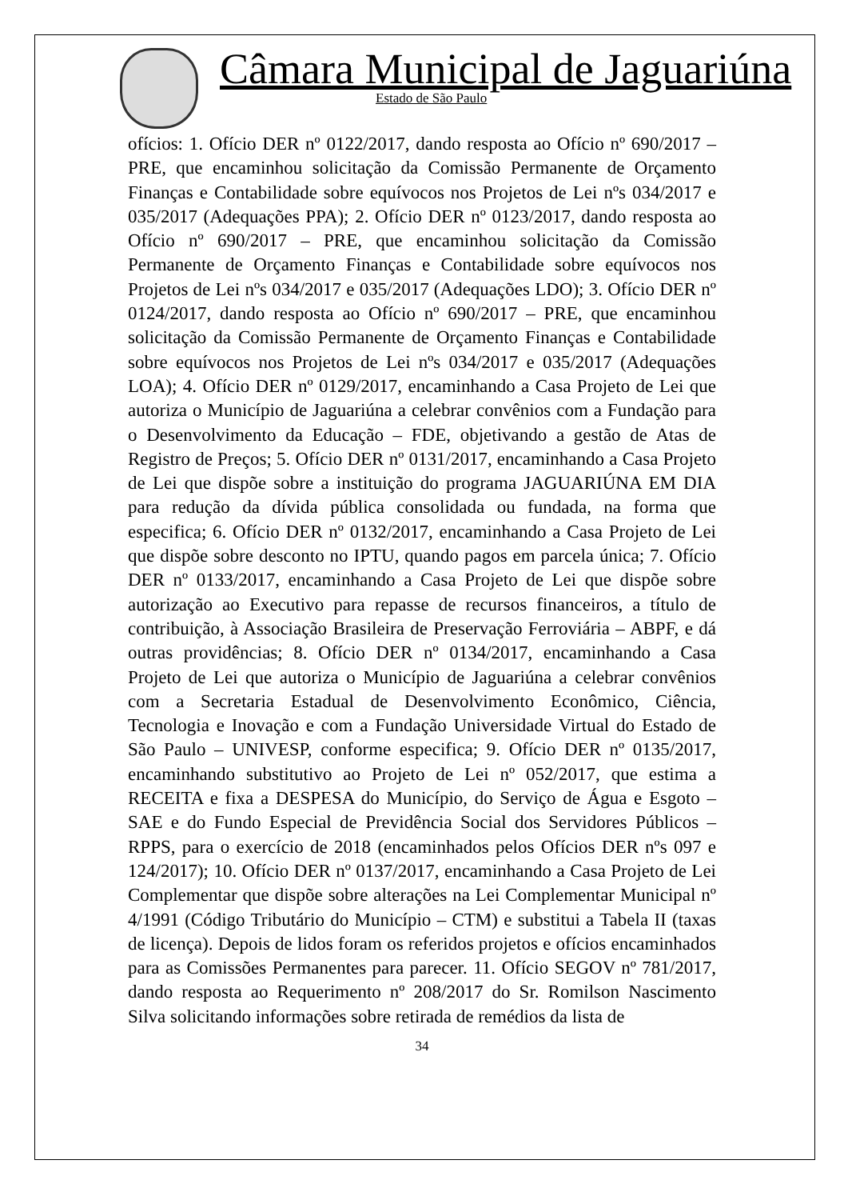Câmara Municipal de Jaguariúna
Estado de São Paulo
ofícios: 1. Ofício DER nº 0122/2017, dando resposta ao Ofício nº 690/2017 – PRE, que encaminhou solicitação da Comissão Permanente de Orçamento Finanças e Contabilidade sobre equívocos nos Projetos de Lei nºs 034/2017 e 035/2017 (Adequações PPA); 2. Ofício DER nº 0123/2017, dando resposta ao Ofício nº 690/2017 – PRE, que encaminhou solicitação da Comissão Permanente de Orçamento Finanças e Contabilidade sobre equívocos nos Projetos de Lei nºs 034/2017 e 035/2017 (Adequações LDO); 3. Ofício DER nº 0124/2017, dando resposta ao Ofício nº 690/2017 – PRE, que encaminhou solicitação da Comissão Permanente de Orçamento Finanças e Contabilidade sobre equívocos nos Projetos de Lei nºs 034/2017 e 035/2017 (Adequações LOA); 4. Ofício DER nº 0129/2017, encaminhando a Casa Projeto de Lei que autoriza o Município de Jaguariúna a celebrar convênios com a Fundação para o Desenvolvimento da Educação – FDE, objetivando a gestão de Atas de Registro de Preços; 5. Ofício DER nº 0131/2017, encaminhando a Casa Projeto de Lei que dispõe sobre a instituição do programa JAGUARIÚNA EM DIA para redução da dívida pública consolidada ou fundada, na forma que especifica; 6. Ofício DER nº 0132/2017, encaminhando a Casa Projeto de Lei que dispõe sobre desconto no IPTU, quando pagos em parcela única; 7. Ofício DER nº 0133/2017, encaminhando a Casa Projeto de Lei que dispõe sobre autorização ao Executivo para repasse de recursos financeiros, a título de contribuição, à Associação Brasileira de Preservação Ferroviária – ABPF, e dá outras providências; 8. Ofício DER nº 0134/2017, encaminhando a Casa Projeto de Lei que autoriza o Município de Jaguariúna a celebrar convênios com a Secretaria Estadual de Desenvolvimento Econômico, Ciência, Tecnologia e Inovação e com a Fundação Universidade Virtual do Estado de São Paulo – UNIVESP, conforme especifica; 9. Ofício DER nº 0135/2017, encaminhando substitutivo ao Projeto de Lei nº 052/2017, que estima a RECEITA e fixa a DESPESA do Município, do Serviço de Água e Esgoto – SAE e do Fundo Especial de Previdência Social dos Servidores Públicos – RPPS, para o exercício de 2018 (encaminhados pelos Ofícios DER nºs 097 e 124/2017); 10. Ofício DER nº 0137/2017, encaminhando a Casa Projeto de Lei Complementar que dispõe sobre alterações na Lei Complementar Municipal nº 4/1991 (Código Tributário do Município – CTM) e substitui a Tabela II (taxas de licença). Depois de lidos foram os referidos projetos e ofícios encaminhados para as Comissões Permanentes para parecer. 11. Ofício SEGOV nº 781/2017, dando resposta ao Requerimento nº 208/2017 do Sr. Romilson Nascimento Silva solicitando informações sobre retirada de remédios da lista de
34